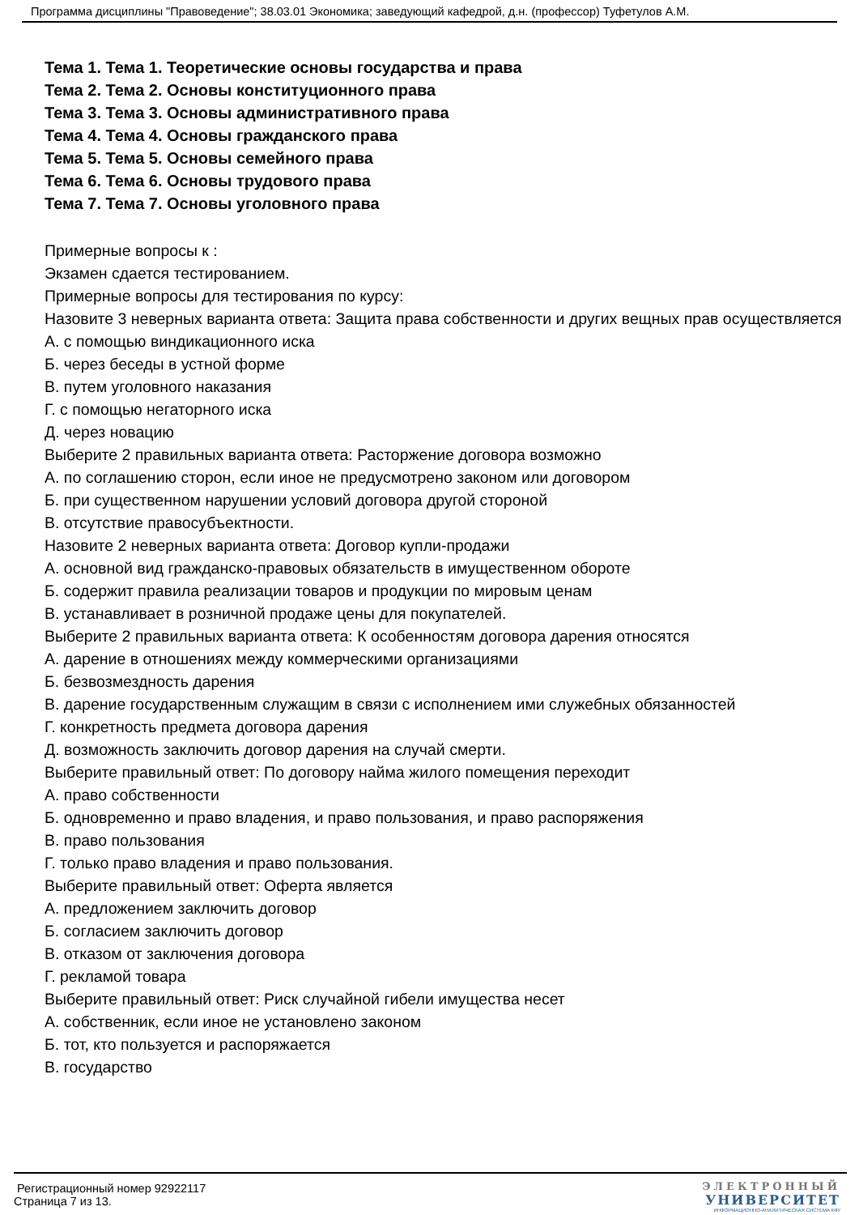Программа дисциплины "Правоведение"; 38.03.01 Экономика; заведующий кафедрой, д.н. (профессор) Туфетулов А.М.
Тема 1. Тема 1. Теоретические основы государства и права
Тема 2. Тема 2. Основы конституционного права
Тема 3. Тема 3. Основы административного права
Тема 4. Тема 4. Основы гражданского права
Тема 5. Тема 5. Основы семейного права
Тема 6. Тема 6. Основы трудового права
Тема 7. Тема 7. Основы уголовного права
Примерные вопросы к :
Экзамен сдается тестированием.
Примерные вопросы для тестирования по курсу:
Назовите 3 неверных варианта ответа: Защита права собственности и других вещных прав осуществляется
А. с помощью виндикационного иска
Б. через беседы в устной форме
В. путем уголовного наказания
Г. с помощью негаторного иска
Д. через новацию
Выберите 2 правильных варианта ответа: Расторжение договора возможно
А. по соглашению сторон, если иное не предусмотрено законом или договором
Б. при существенном нарушении условий договора другой стороной
В. отсутствие правосубъектности.
Назовите 2 неверных варианта ответа: Договор купли-продажи
А. основной вид гражданско-правовых обязательств в имущественном обороте
Б. содержит правила реализации товаров и продукции по мировым ценам
В. устанавливает в розничной продаже цены для покупателей.
Выберите 2 правильных варианта ответа: К особенностям договора дарения относятся
А. дарение в отношениях между коммерческими организациями
Б. безвозмездность дарения
В. дарение государственным служащим в связи с исполнением ими служебных обязанностей
Г. конкретность предмета договора дарения
Д. возможность заключить договор дарения на случай смерти.
Выберите правильный ответ: По договору найма жилого помещения переходит
А. право собственности
Б. одновременно и право владения, и право пользования, и право распоряжения
В. право пользования
Г. только право владения и право пользования.
Выберите правильный ответ: Оферта является
А. предложением заключить договор
Б. согласием заключить договор
В. отказом от заключения договора
Г. рекламой товара
Выберите правильный ответ: Риск случайной гибели имущества несет
А. собственник, если иное не установлено законом
Б. тот, кто пользуется и распоряжается
В. государство
Регистрационный номер 92922117
Страница 7 из 13.
ЭЛЕКТРОННЫЙ
УНИВЕРСИТЕТ
ИНФОРМАЦИОННО-АНАЛИТИЧЕСКАЯ СИСТЕМА КФУ